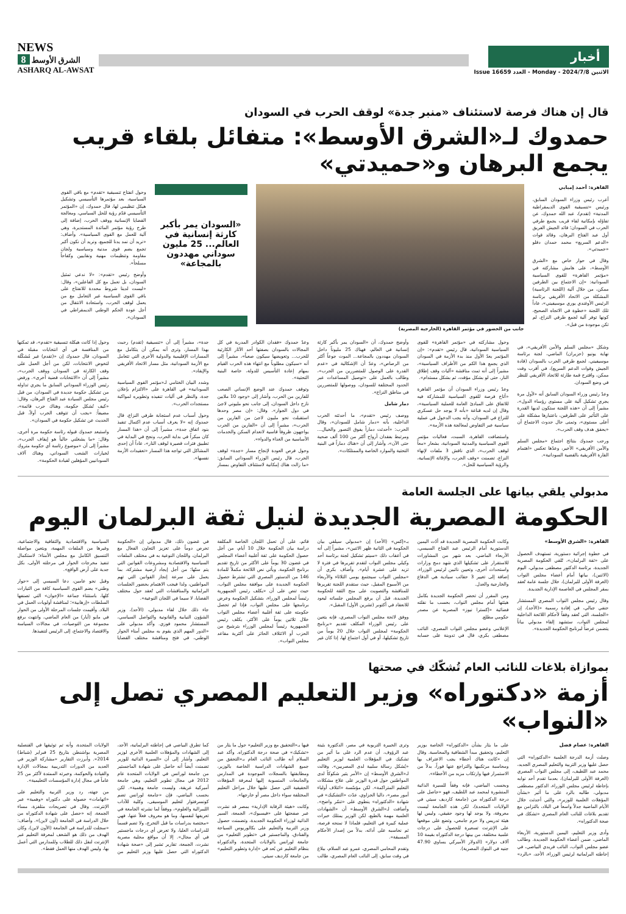أخبار
الاثنين 2024/7/8 - Monday - العدد 16659 Issue
NEWS
8 الشرق الأوسط
ASHARQ AL-AWSAT
قال إن هناك فرصة لاستئناف «منبر جدة» لوقف الحرب في السودان
حمدوك لـ«الشرق الأوسط»: متفائل بلقاء قريب يجمع البرهان و«حميدتي»
القاهرة: أحمد إمبابي
أعرب رئيس وزراء السودان السابق، ورئيس «تنسيقية القوى الديمقراطية المدنية» (تقدم)، عبد الله حمدوك، عن تفاؤله بإمكانية لقاء قريب يجمع طرفي الحرب في السودان؛ قائد الجيش الفريق أول عبد الفتاح البرهان، وقائد قوات «الدعم السريع» محمد حمدان دقلو «حميدتي».
وقال في حوار خاص مع «الشرق الأوسط»، على هامش مشاركته في «مؤتمر القاهرة» للقوى السياسية السودانية: «إن الاجتماع بين الطرفين ممكن، من خلال آلية (اللجنة الرئاسية) المشكلة من الاتحاد الأفريقي برئاسة الرئيس الأوغندي يوري موسيفيني»، عاداً تلك اللجنة «خطوة في الاتجاه الصحيح، كونها توفر آلية لجمع طرفي النزاع، لم تكن موجودة من قبل».
جانب من الحضور في مؤتمر القاهرة (الخارجية المصرية)
«السودان يمر بأكبر كارثة إنسانية في العالم... 25 مليون سوداني مهددون بالمجاعة»
وحول انفتاح تنسيقية «تقدم» مع باقي القوى السياسية، بعد مؤتمرها التأسيسي وتشكيل هيكل تنظيمي لها، قال حمدوك، إن «المؤتمر التأسيسي قدّم رؤية للحل السياسي، ومعالجة القضايا الإنسانية ووقف الحرب، إضافة إلى طرح رؤية مؤتمر المائدة المستديرة، وهي آلية للعمل مع القوى السياسية». وأضاف: «نريد أن نمد يدنا للجميع، ونريد أن نكون أكبر تجمع يضم قوى مدنية وسياسية ولجان مقاومة وتنظيمات مهنية ونقابيين وكفاحاً مسلحاً».
وأوضح رئيس «تقدم»: «لا ندعي تمثيل السودان، بل نعمل مع كل الفاعلين»، وقال: «ليست لدينا شروط محددة للانفتاح على باقي القوى السياسية غير التعامل مع من يعمل لوقف الحرب، واستعادة الانتقال من أجل عودة الحكم الوطني الديمقراطي في السودان».
وشكل «مجلس السلم والأمن الأفريقي»، في نهاية يونيو (حزيران) الماضي، لجنة برئاسة موسيفيني، لجمع طرفي الحرب بالسودان (قادة الجيش وقوات الدعم السريع)، في أقرب وقت ممكن، واقترح قمة طارئة للاتحاد الأفريقي للنظر في وضع السودان.
وعدّ رئيس وزراء السودان السابق أنه «لأول مرة يجري تشكيل آلية على مستوى رؤساء الدول»، مشيراً إلى أن «هذه اللجنة ستكون لديها القدرة على التأثير على الطرفين، باعتبارها مشكلة على أعلى مستوى»، وتمنى حال حدوث الاجتماع أن «يحقق هدف وقف الحرب».
ورحب حمدوك بنتائج اجتماع «مجلس السلم والأمن الأفريقي» الأخير، وعدّها تعكس «اهتمام القارة الأفريقية بالقضية السودانية».
وحول مشاركته في «مؤتمر القاهرة» للقوى السياسية السودانية، قال رئيس «تقدم»: «إن المؤتمر يعدّ الأول منذ بدء الأزمة في السودان الذي يجمع هذا الكم من الأطراف السياسية»، مشيراً إلى أنه تمت مناقشة «آليات وقف إطلاق النار، حتى لو بشكل مؤقت، ثم بشكل مستدام».
وعدّ رئيس وزراء السودان أن مؤتمر القاهرة «أتاح فرصة للقوى السياسية للمشاركة فيه للاتفاق على المبادئ العامة للعملية السياسية»، وقال إن لديه قناعة «بأنه لا يوجد حل عسكري للنزاع في السودان، وأنه يجب الدخول في عملية سياسية عبر التفاوض لمعالجة هذه الأزمة».
واستضافت القاهرة، السبت، فعاليات مؤتمر القوى السياسية والمدنية السودانية، بشعار «معاً لوقف الحرب»، الذي ناقش 3 ملفات لإنهاء النزاع، تضمنت «وقف الحرب، والإغاثة الإنسانية، والرؤية السياسية للحل».
وأوضح حمدوك، أن «السودان يمر بأكبر كارثة إنسانية في العالم، فهناك 25 مليوناً داخل السودان مهددون بالمجاعة... الموت جوعاً أكثر من الرصاص»، وعدّ أن الإشكالية في «عدم القدرة على الوصول للمتضررين من الحرب»، وطالب بالعمل على «توصيل المساعدات عبر الحدود المختلفة للسودان، ووصولها للمتضررين في مناطق النزاع».
دمار شامل
ووصف رئيس «تقدم»، ما أحدثته الحرب الداخلية، بأنه «دمار شامل للسودان»، وقال الحرب: «أحدثت دماراً يفوق التصور والخيال... ومرتبط بفقدان أرواح أكثر من 100 ألف ضحية حتى الآن»، وأشار إلى أن «هناك دماراً في البنية التحتية والموارد الخاصة والممتلكات».
وعدّ حمدوك «فقدان الكوادر المدربة في كل المجالات بالسودان بصفتها أحد الآثار الكارثية للحرب... وتعويضها سيكون صعباً»، مشيراً إلى أنه «سيكون مطلوباً مع انتهاء هذه الحرب القيام بمهام إعادة التأسيس للدولة، خاصة البنية التحتية».
وتوقف حمدوك عند الوضع الإنساني الصعب للفارين من الحرب، وأشار إلى «وجود 10 ملايين نازح داخل السودان، إلى جانب نحو مليوني لاجئ في دول الجوار». وقال: «إن مصر وحدها استقبلت نحو مليون لاجئ من الفارين من الحرب»، مشيراً إلى أن «الفارين من الحرب يواجهون ظروفاً قاسية لانعدام السكن والخدمات الأساسية من الغذاء والدواء».
وحول فرص العودة لإنجاح مسار «جدة» لوقف الحرب، قال رئيس الوزراء السوداني السابق: «ما زالت هناك إمكانية لاستئناف التفاوض بمسار جدة»، مشيراً إلى أن «تنسيقية (تقدم) رحبت بهذا المسار، وترى أنه يمكن أن يتكامل مع المسارات الإقليمية والدولية الأخرى التي تتعامل مع الأزمة السودانية، مثل مسار الاتحاد الأفريقي والإيقاد».
وشدد البيان الختامي لـ«مؤتمر القوى السياسية السودانية» في القاهرة على «الالتزام بإعلان جدة، والنظر في آليات تنفيذه وتطويره لمواكبة مستجدات الحرب».
وحول أسباب عدم استجابة طرفي النزاع، قال حمدوك إنه «لا يعرف أسباب عدم اكتمال تنفيذ بنود اتفاق جدة»، مشيراً إلى أن «هذا المسار كان مبكراً في بداية الحرب، ونجح في البداية في تطبيق فترات قصيرة لوقف النار»، عاداً أن إحدى المشاكل التي تواجه هذا المسار «تعقيدات الأزمة نفسها».
وحول إذا كانت هيكلة تنسيقية «تقدم»، قد تمكنها من المنافسة في أي انتخابات مقبلة في السودان، قال حمدوك إن «(تقدم) غير مُشكّلة لتخوض الانتخابات، لكن من أجل العمل على وقف الكارثة في السودان ووقف الحرب»، مشيراً إلى أن «الانتخابات قضية أخرى». ورفض رئيس الوزراء السوداني السابق ما يجري تداوله من تشكيل حكومة جديدة في السودان، من قبل رئيس مجلس السيادة عبد الفتاح البرهان، وقال: «كيف نُشكل حكومة، وهناك حرب قائمة»، مضيفاً: «يجب أن تتوقف الحرب أولاً، قبل الحديث عن تشكيل حكومة في السودان».
واستبعد حمدوك قبوله رئاسة حكومة مرة أخرى، وقال: «ما يشغلني حالياً هو إيقاف الحرب»، مشيراً إلى أن «موضوع رئاسة أي حكومة متروك لخيارات الشعب السوداني، وهناك آلاف السودانيين المؤهلين لقيادة الحكومة».
مدبولي يلقي بيانها على الجلسة العامة
الحكومة المصرية الجديدة لنيل ثقة البرلمان اليوم
القاهرة: «الشرق الأوسط»
في خطوة إجرائية دستورية، تستهدف الحصول على «ثقة البرلمان»، تُلقي الحكومة المصرية الجديدة، برئاسة الدكتور مصطفى مدبولي، اليوم (الاثنين)، بيانها أمام أعضاء مجلس النواب (الغرفة الأولى للبرلمان)، خلال جلسة عامة تُعقد بمقر المجلس في العاصمة الإدارية الجديدة.
وقال رئيس مجلس النواب المصري المستشار حنفي جبالي، في إفادة رسمية «(الأحد)، إن «الجلسة، التي تُعقد وفقاً لأحكام اللائحة الداخلية لمجلس النواب، ستشهد إلقاء مدبولي بياناً يتضمن عرضاً لبرنامج الحكومة الجديدة».
وكانت الحكومة المصرية الجديدة قد أدّت اليمين الدستورية أمام الرئيس عبد الفتاح السيسي، الأربعاء الماضي، بعد شهر من المشاورات للاستقرار على تشكيلها الذي شهد دمج وزارات واستحداث أخرى، وتعيين نائبين لرئيس الوزراء، إضافة إلى تغيير 3 حقائب سيادية هي الدفاع والخارجية والعدل.
ومن المقرر أن تحضر الحكومة الجديدة بكامل هيئتها أمام مجلس النواب، بحسب ما نقلته فضائية «إكسترا نيوز» المصرية عن مصدر حكومي مطلع.
الإعلامي وعضو مجلس النواب المصري، النائب مصطفى بكري، قال في تدوينة على حسابه بـ«إكس» (الأحد) إن «مدبولي سيلقي بيان الحكومة في الثانية ظهر الاثنين»، مشيراً إلى أنه في أعقاب ذلك «سيتم تشكيل لجنة برئاسة أحد وكيلي مجلس النواب لتقدم تقريرها في فترة لا تزيد على عشرة أيام». وأضاف بكري أن «مجلس النواب سيجتمع يومي الثلاثاء والأربعاء من الأسبوع المقبل، حيث ستقدم اللجنة تقريرها للمناقشة والتصويت على منح الثقة للحكومة الجديدة، قبل أن يرفع المجلس جلساته ليعود للانعقاد في أكتوبر (تشرين الأول) المقبل».
ووفق لائحة مجلس النواب المصري، فإنه يتعين على رئيس الوزراء المكلف تقديم «برنامج الحكومة» لمجلس النواب خلال 20 يوماً من تاريخ تشكيلها، أو في أول اجتماع لها، إذا كان غير قائم، على أن تعمل اللجان الخاصة المكلفة دراسة بيان الحكومة خلال 10 أيام، من أجل حصول الحكومة على ثقة أغلبية أعضاء المجلس في غضون 30 يوماً على الأكثر من تاريخ تقديم برنامج الحكومة. ويأتي نص اللائحة مكملاً للمادة 146 من الدستور المصري التي تشترط حصول الحكومة الجديدة على موافقة مجلس النواب، حيث تنص على أن «يكلف رئيس الجمهورية رئيساً لمجلس الوزراء، بتشكيل الحكومة وعرض برنامجها على مجلس النواب، فإذا لم تحصل حكومته على ثقة أغلبية أعضاء مجلس النواب خلال ثلاثين يوماً على الأكثر، يكلف رئيس الجمهورية رئيساً لمجلس الوزراء بترشيح من الحزب أو الائتلاف الحائز على أكثرية مقاعد مجلس النواب».
في غضون ذلك، قال مدبولي إن «الحكومة تحرص دوماً على تعزيز التعاون الفعال مع البرلمان، واللجان النوعية به في مختلف الملفات السياسية والاقتصادية ومشروعات القوانين التي يتم سنّها؛ من أجل إيجاد أرضية مشتركة، بما يعمل على سرعة إنجاز القوانين التي تهم المواطنين، ولذا فيجب الاهتمام بحضور الجلسات البرلمانية والمناقشات التي تُعقد حول مختلف القضايا، لا سيما في اللجان النوعية».
جاء ذلك خلال لقاء مدبولي، (الأحد)، وزير الشؤون النيابية والقانونية والتواصل السياسي، المستشار محمود فوزي. وأكد مدبولي على «الدور المهم الذي يقوم به مجلس أمناء الحوار الوطني، في فتح ومناقشة مختلف القضايا السياسية والاقتصادية والثقافية والاجتماعية، وغيرها من الملفات المهمة، ويتعين مواصلة التنسيق الكامل مع مجلس الأمناء؛ لاستكمال تنفيذ مخرجات الحوار في مرحلته الأولى، بكل جدية على أرض الواقع».
وقبل نحو عامين، دعا السيسي إلى «حوار وطني» يضم القوى السياسية كافة من التيارات كلها، باستثناء جماعة «الإخوان» التي تصنفها السلطات «إرهابية»؛ لمناقشة أولويات العمل في البلاد. وأقيمت جلسات المرحلة الأولى من الحوار في مايو (أيار) من العام الماضي، وانتهت برفع مجموعة من التوصيات، في مجالات السياسة والاقتصاد والاجتماع، إلى الرئيس لتنفيذها.
بموازاة بلاغات للنائب العام تُشكّك في صحتها
أزمة «دكتوراه» وزير التعليم المصري تصل إلى «النواب»
القاهرة: عصام فضل
وصلت أزمة الدرجة العلمية «الدكتوراه» التي حصل عليها وزير التربية والتعليم المصري الجديد، محمد عبد اللطيف، إلى مجلس النواب المصري (الغرفة الأولى للبرلمان)، بعدما تقدم أحد نوابه بإحاطة لرئيس مجلس الوزراء، الدكتور مصطفى مدبولي، طالبه بالرد على ما أثير «بشأن المؤهلات العلمية للوزير»، والتي أحدثت خلال الأيام الماضية جدلاً واسعاً في البلاد، بالتزامن مع تقديم بلاغات للنائب العام المصري «تشكك في صحة الدكتوراه».
وأدى وزير التعليم، اليمين الدستورية، الأربعاء الماضي، ضمن أعضاء الحكومة الجديدة. وطالب عضو مجلس النواب، النائب فريدي البياضي، في إحاطته البرلمانية لرئيس الوزراء، الأحد، «بالرد» على ما يثار بشأن «الدكتوراه» الخاصة بوزير التعليم، وتحقيق مبدأ الشفافية والمحاسبة. وقال إن «كانت هناك أخطاء يجب الاعتراف بها ومحاسبة مرتكبيها والتراجع عنها فوراً، بدلاً من الاستمرار فيها وارتكاب مزيد من الأخطاء».
وبحسب البياضي، فإنه وفقاً للسيرة الذاتية المنشورة لمحمد عبد اللطيف، فهو «حاصل على درجة الدكتوراه من (جامعة كارديف سيتي في الولايات المتحدة)، لكن هذه الجامعة ليست معروفة، ولا يوجد لها وجود حقيقي، وليس لها هيئة تدريس ولا حرم جامعي، وتضع على موقعها على الإنترنت تسعيرة للحصول على درجات علمية مختلفة، من بينها درجة الدكتوراه بقيمة 10 آلاف دولار» (الدولار الأميركي يساوي 47.90 جنيه في البنوك المصرية).
وترى الخبيرة التربوية في مصر، الدكتورة بثينة عبد الرؤوف، أن عدم الرد على ما أثير من تشكيك في المؤهلات العلمية لوزير التعليم «يُشكل رسالة سلبية لدى المصريين». وقالت لـ«الشرق الأوسط» إن «الأمر يثير شكوكاً لدى المواطنين حول قدرة الوزير على علاج مشكلات التعليم المتراكمة». لكن مؤسّسة «ائتلاف أولياء أمور مصر»، داليا الحزاوي، عدّت «التشكيك» في شهادة «الدكتوراه» ينطوي على «تنمّر واضح». وأضافت لـ«الشرق الأوسط» أن «الشهادات العلمية مهمة بالطبع، لكن الوزير يمتلك خبرات عملية كبيرة في التعليم، فلماذا لا نمنحه فرصة، ثم نحاسبه على أدائه، بدلاً من إصدار الأحكام المسبقة».
وتقدم المحامي المصري، عمرو عبد السلام، ببلاغ في وقت سابق، إلى النائب العام المصري، طالب فيها بـ«التحقيق مع وزير التعليم» حول ما يثار من «تشكيك» في صحة درجة الدكتوراه. وأكد عبد السلام أنه طالب النائب العام بـ«التحقق من جميع الشهادات الدراسية الخاصة بالوزير، ومطابقتها بالسجلات الموجودة في المدارس والجامعات المنسوبة إليها لمعرفة المؤهلات الحقيقية التي حصل عليها خلال مراحل التعليم المختلفة سواء داخل مصر أو خارجها».
وكانت «هيئة الرقابة الإدارية» بمصر قد نشرت عبر صفحتها على «فيسبوك»، الجمعة، السير الذاتية لوزراء الحكومة الجديدة، وتضمنت حصول وزير التربية والتعليم على بكالوريوس السياحة والفنادق، والماجستير في «تطوير التعليم» من جامعة لورانس بالولايات المتحدة، والدكتوراه بنظام التعليم عن بُعد في «إدارة وتطوير التعليم» من جامعة كارديف سيتي.
كما تطرق البياضي في إحاطته البرلمانية، الأحد، إلى الشهادات والمؤهلات العلمية الأخرى لوزير التعليم. وأشار إلى أن «السيرة الذاتية للوزير تضمنت أيضاً أنه حاصل على شهادة الماجستير من جامعة لورانس في الولايات المتحدة عام 2012 في مجال تطوير التعليم، وهي جامعة أميركية عريقة، وليست جامعة وهمية». لكن بحسب البياضي، فإن «جامعة لورانس تضم كونسرفتوار لتعليم الموسيقى، وكلية للآداب الليبرالية والعلوم»، ووفقاً لما نشرته الجامعة في تعريفها لنفسها، وما هو معروف فعلاً عنها، فهي «مختصة بدراسات ما قبل التخرج، ولا تضم قسماً للدراسات العليا، ولا تعرض أي درجات ماجستير في أي مجال». إلا أن مواقع محلية مصرية نشرت، الجمعة، تقارير تشير إلى «صحة شهادة الدكتوراه التي حصل عليها وزير التعليم من الولايات المتحدة، وأنه تم توثيقها في القنصلية المصرية بواشنطن بتاريخ 25 فبراير (شباط) 2014». وأبرزت التقارير «مشاركة الوزير في العديد من الدورات التدريبية بمجالات الإدارة والقيادة والحوكمة، وخبرته الممتدة لأكثر من 25 عاماً في مجال إدارة المؤسسات التعليمية».
من جهته، رد وزير التربية والتعليم على «اتهامات» حصوله على دكتوراه «وهمية» عبر الإنترنت. وقال في تصريحات متلفزة، مساء الجمعة، إنه «حصل على شهادة الدكتوراه من خلال الدراسة في الجامعة (أون لاين)». وأضاف: «سجلت للدراسة في الجامعة (الأون لاين)، وكان الهدف من ذلك هو الشغف لمعرفة التعليم عبر الإنترنت لنقل ذلك للطلاب وللمدارس التي أعمل بها، وليس الهدف منها العمل فقط».